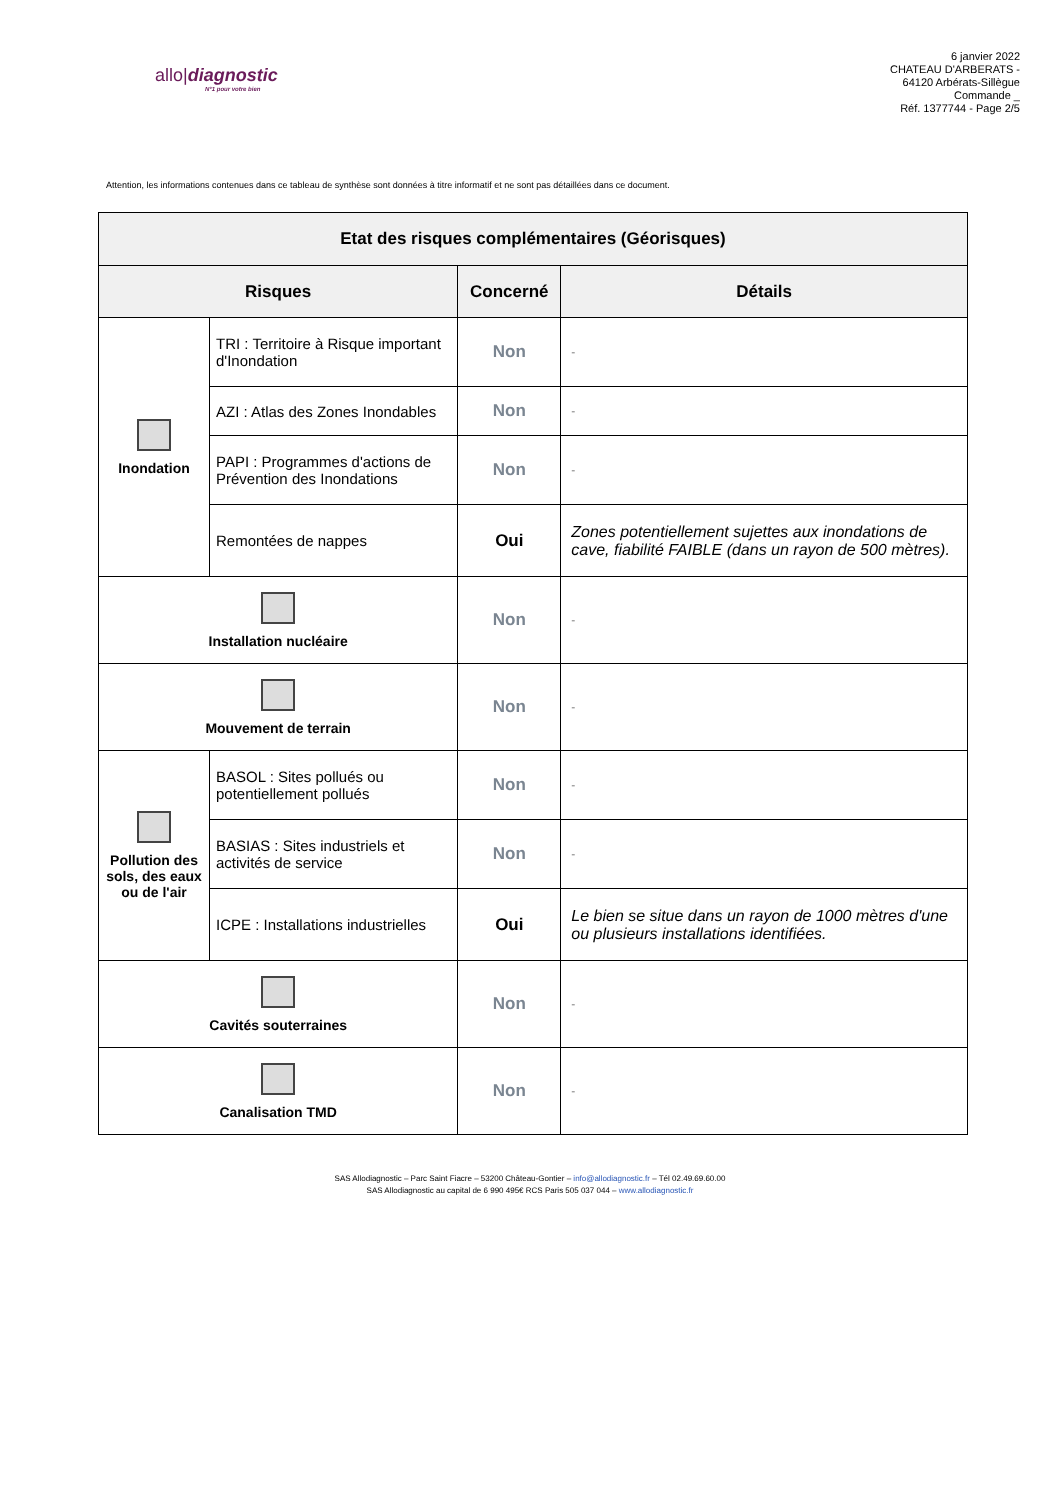allo|diagnostic
N°1 pour votre bien
6 janvier 2022
CHATEAU D'ARBERATS -
64120 Arbérats-Sillègue
Commande _
Réf. 1377744 - Page 2/5
Attention, les informations contenues dans ce tableau de synthèse sont données à titre informatif et ne sont pas détaillées dans ce document.
| Etat des risques complémentaires (Géorisques) | | | |
| --- | --- | --- | --- |
| Risques | | Concerné | Détails |
| Inondation | TRI : Territoire à Risque important d'Inondation | Non | - |
| | AZI : Atlas des Zones Inondables | Non | - |
| | PAPI : Programmes d'actions de Prévention des Inondations | Non | - |
| | Remontées de nappes | Oui | Zones potentiellement sujettes aux inondations de cave, fiabilité FAIBLE (dans un rayon de 500 mètres). |
| Installation nucléaire | | Non | - |
| Mouvement de terrain | | Non | - |
| Pollution des sols, des eaux ou de l'air | BASOL : Sites pollués ou potentiellement pollués | Non | - |
| | BASIAS : Sites industriels et activités de service | Non | - |
| | ICPE : Installations industrielles | Oui | Le bien se situe dans un rayon de 1000 mètres d'une ou plusieurs installations identifiées. |
| Cavités souterraines | | Non | - |
| Canalisation TMD | | Non | - |
SAS Allodiagnostic – Parc Saint Fiacre – 53200 Château-Gontier – info@allodiagnostic.fr – Tél 02.49.69.60.00
SAS Allodiagnostic au capital de 6 990 495€ RCS Paris 505 037 044 – www.allodiagnostic.fr